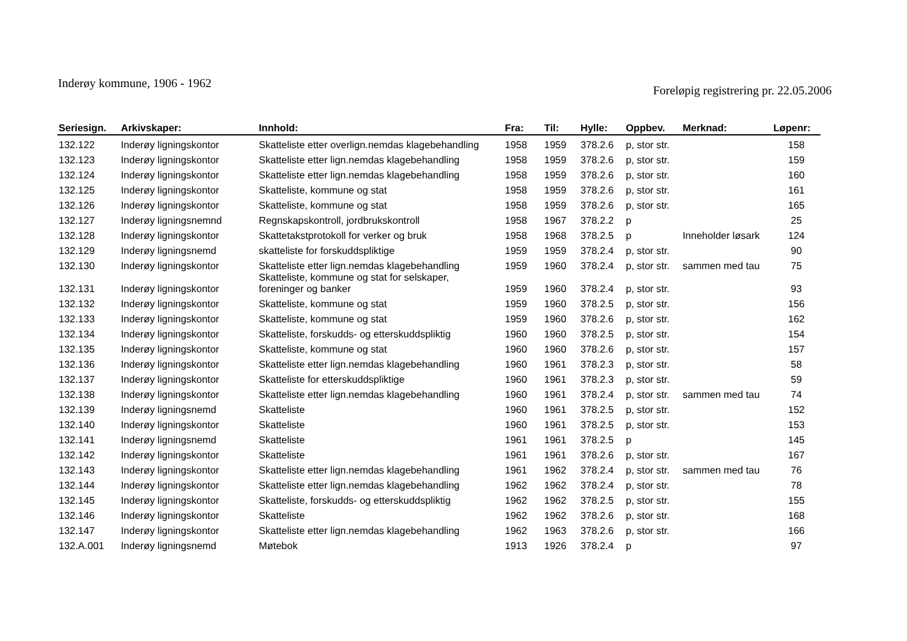Inderøy kommune, 1906 - 1962
Foreløpig registrering pr. 22.05.2006
| Seriesign. | Arkivskaper: | Innhold: | Fra: | Til: | Hylle: | Oppbev. | Merknad: | Løpenr: |
| --- | --- | --- | --- | --- | --- | --- | --- | --- |
| 132.122 | Inderøy ligningskontor | Skatteliste etter overlign.nemdas klagebehandling | 1958 | 1959 | 378.2.6 | p, stor str. | | 158 |
| 132.123 | Inderøy ligningskontor | Skatteliste etter lign.nemdas klagebehandling | 1958 | 1959 | 378.2.6 | p, stor str. | | 159 |
| 132.124 | Inderøy ligningskontor | Skatteliste etter lign.nemdas klagebehandling | 1958 | 1959 | 378.2.6 | p, stor str. | | 160 |
| 132.125 | Inderøy ligningskontor | Skatteliste, kommune og stat | 1958 | 1959 | 378.2.6 | p, stor str. | | 161 |
| 132.126 | Inderøy ligningskontor | Skatteliste, kommune og stat | 1958 | 1959 | 378.2.6 | p, stor str. | | 165 |
| 132.127 | Inderøy ligningsnemnd | Regnskapskontroll, jordbrukskontroll | 1958 | 1967 | 378.2.2 | p | | 25 |
| 132.128 | Inderøy ligningskontor | Skattetakstprotokoll for verker og bruk | 1958 | 1968 | 378.2.5 | p | Inneholder løsark | 124 |
| 132.129 | Inderøy ligningsnemd | skatteliste for forskuddspliktige | 1959 | 1959 | 378.2.4 | p, stor str. | | 90 |
| 132.130 | Inderøy ligningskontor | Skatteliste etter lign.nemdas klagebehandling | 1959 | 1960 | 378.2.4 | p, stor str. | sammen med tau | 75 |
| 132.131 | Inderøy ligningskontor | Skatteliste, kommune og stat for selskaper, foreninger og banker | 1959 | 1960 | 378.2.4 | p, stor str. | | 93 |
| 132.132 | Inderøy ligningskontor | Skatteliste, kommune og stat | 1959 | 1960 | 378.2.5 | p, stor str. | | 156 |
| 132.133 | Inderøy ligningskontor | Skatteliste, kommune og stat | 1959 | 1960 | 378.2.6 | p, stor str. | | 162 |
| 132.134 | Inderøy ligningskontor | Skatteliste, forskudds- og etterskuddspliktig | 1960 | 1960 | 378.2.5 | p, stor str. | | 154 |
| 132.135 | Inderøy ligningskontor | Skatteliste, kommune og stat | 1960 | 1960 | 378.2.6 | p, stor str. | | 157 |
| 132.136 | Inderøy ligningskontor | Skatteliste etter lign.nemdas klagebehandling | 1960 | 1961 | 378.2.3 | p, stor str. | | 58 |
| 132.137 | Inderøy ligningskontor | Skatteliste for etterskuddspliktige | 1960 | 1961 | 378.2.3 | p, stor str. | | 59 |
| 132.138 | Inderøy ligningskontor | Skatteliste etter lign.nemdas klagebehandling | 1960 | 1961 | 378.2.4 | p, stor str. | sammen med tau | 74 |
| 132.139 | Inderøy ligningsnemd | Skatteliste | 1960 | 1961 | 378.2.5 | p, stor str. | | 152 |
| 132.140 | Inderøy ligningskontor | Skatteliste | 1960 | 1961 | 378.2.5 | p, stor str. | | 153 |
| 132.141 | Inderøy ligningsnemd | Skatteliste | 1961 | 1961 | 378.2.5 | p | | 145 |
| 132.142 | Inderøy ligningskontor | Skatteliste | 1961 | 1961 | 378.2.6 | p, stor str. | | 167 |
| 132.143 | Inderøy ligningskontor | Skatteliste etter lign.nemdas klagebehandling | 1961 | 1962 | 378.2.4 | p, stor str. | sammen med tau | 76 |
| 132.144 | Inderøy ligningskontor | Skatteliste etter lign.nemdas klagebehandling | 1962 | 1962 | 378.2.4 | p, stor str. | | 78 |
| 132.145 | Inderøy ligningskontor | Skatteliste, forskudds- og etterskuddspliktig | 1962 | 1962 | 378.2.5 | p, stor str. | | 155 |
| 132.146 | Inderøy ligningskontor | Skatteliste | 1962 | 1962 | 378.2.6 | p, stor str. | | 168 |
| 132.147 | Inderøy ligningskontor | Skatteliste etter lign.nemdas klagebehandling | 1962 | 1963 | 378.2.6 | p, stor str. | | 166 |
| 132.A.001 | Inderøy ligningsnemd | Møtebok | 1913 | 1926 | 378.2.4 | p | | 97 |